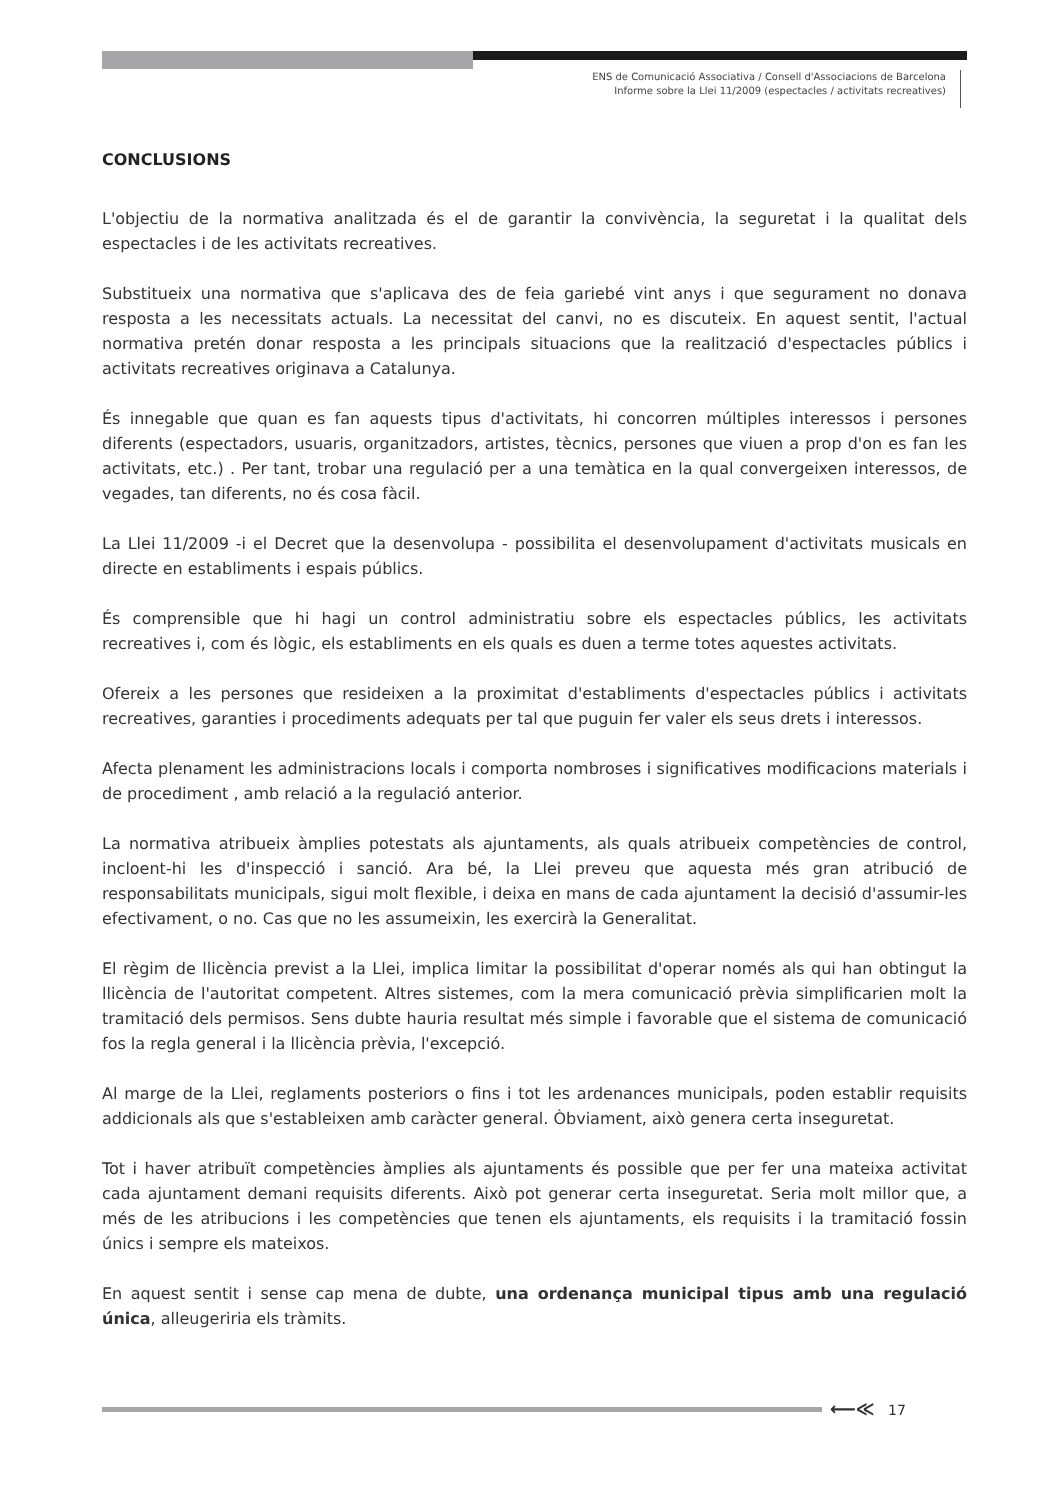ENS de Comunicació Associativa / Consell d'Associacions de Barcelona
Informe sobre la Llei 11/2009 (espectacles / activitats recreatives)
CONCLUSIONS
L'objectiu de la normativa analitzada és el de garantir la convivència, la seguretat i la qualitat dels espectacles i de les activitats recreatives.
Substitueix una normativa que s'aplicava des de feia gariebé vint anys i que segurament no donava resposta a les necessitats actuals. La necessitat del canvi, no es discuteix. En aquest sentit, l'actual normativa pretén donar resposta a les principals situacions que la realització d'espectacles públics i activitats recreatives originava a Catalunya.
És innegable que quan es fan aquests tipus d'activitats, hi concorren múltiples interessos i persones diferents (espectadors, usuaris, organitzadors, artistes, tècnics, persones que viuen a prop d'on es fan les activitats, etc.) . Per tant, trobar una regulació per a una temàtica en la qual convergeixen interessos, de vegades, tan diferents, no és cosa fàcil.
La Llei 11/2009 -i el Decret que la desenvolupa - possibilita el desenvolupament d'activitats musicals en directe en establiments i espais públics.
És comprensible que hi hagi un control administratiu sobre els espectacles públics, les activitats recreatives i, com és lògic, els establiments en els quals es duen a terme totes aquestes activitats.
Ofereix a les persones que resideixen a la proximitat d'establiments d'espectacles públics i activitats recreatives, garanties i procediments adequats per tal que puguin fer valer els seus drets i interessos.
Afecta plenament les administracions locals i comporta nombroses i significatives modificacions materials i de procediment , amb relació a la regulació anterior.
La normativa atribueix àmplies potestats als ajuntaments, als quals atribueix competències de control, incloent-hi les d'inspecció i sanció. Ara bé, la Llei preveu que aquesta més gran atribució de responsabilitats municipals, sigui molt flexible, i deixa en mans de cada ajuntament la decisió d'assumir-les efectivament, o no. Cas que no les assumeixin, les exercirà la Generalitat.
El règim de llicència previst a la Llei, implica limitar la possibilitat d'operar només als qui han obtingut la llicència de l'autoritat competent. Altres sistemes, com la mera comunicació prèvia simplificarien molt la tramitació dels permisos. Sens dubte hauria resultat més simple i favorable que el sistema de comunicació fos la regla general i la llicència prèvia, l'excepció.
Al marge de la Llei, reglaments posteriors o fins i tot les ardenances municipals, poden establir requisits addicionals als que s'estableixen amb caràcter general. Òbviament, això genera certa inseguretat.
Tot i haver atribuït competències àmplies als ajuntaments és possible que per fer una mateixa activitat cada ajuntament demani requisits diferents. Això pot generar certa inseguretat. Seria molt millor que, a més de les atribucions i les competències que tenen els ajuntaments, els requisits i la tramitació fossin únics i sempre els mateixos.
En aquest sentit i sense cap mena de dubte, una ordenança municipal tipus amb una regulació única, alleugeriria els tràmits.
⟵≪ 17